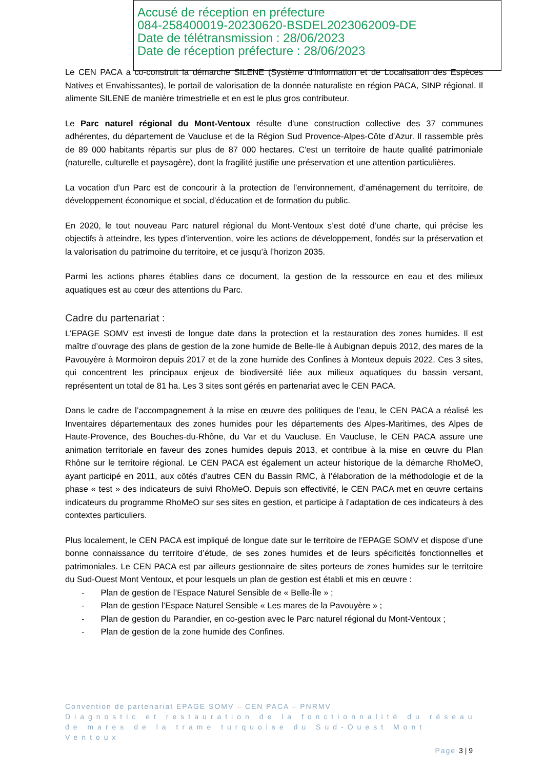Accusé de réception en préfecture
084-258400019-20230620-BSDEL2023062009-DE
Date de télétransmission : 28/06/2023
Date de réception préfecture : 28/06/2023
Le CEN PACA a co-construit la démarche SILENE (Système d'Information et de Localisation des Espèces Natives et Envahissantes), le portail de valorisation de la donnée naturaliste en région PACA, SINP régional. Il alimente SILENE de manière trimestrielle et en est le plus gros contributeur.
Le Parc naturel régional du Mont-Ventoux résulte d'une construction collective des 37 communes adhérentes, du département de Vaucluse et de la Région Sud Provence-Alpes-Côte d’Azur. Il rassemble près de 89 000 habitants répartis sur plus de 87 000 hectares. C'est un territoire de haute qualité patrimoniale (naturelle, culturelle et paysagère), dont la fragilité justifie une préservation et une attention particulières.
La vocation d’un Parc est de concourir à la protection de l’environnement, d’aménagement du territoire, de développement économique et social, d’éducation et de formation du public.
En 2020, le tout nouveau Parc naturel régional du Mont-Ventoux s’est doté d’une charte, qui précise les objectifs à atteindre, les types d’intervention, voire les actions de développement, fondés sur la préservation et la valorisation du patrimoine du territoire, et ce jusqu’à l’horizon 2035.
Parmi les actions phares établies dans ce document, la gestion de la ressource en eau et des milieux aquatiques est au cœur des attentions du Parc.
Cadre du partenariat :
L’EPAGE SOMV est investi de longue date dans la protection et la restauration des zones humides. Il est maître d’ouvrage des plans de gestion de la zone humide de Belle-Ile à Aubignan depuis 2012, des mares de la Pavouyère à Mormoiron depuis 2017 et de la zone humide des Confines à Monteux depuis 2022. Ces 3 sites, qui concentrent les principaux enjeux de biodiversité liée aux milieux aquatiques du bassin versant, représentent un total de 81 ha. Les 3 sites sont gérés en partenariat avec le CEN PACA.
Dans le cadre de l’accompagnement à la mise en œuvre des politiques de l’eau, le CEN PACA a réalisé les Inventaires départementaux des zones humides pour les départements des Alpes-Maritimes, des Alpes de Haute-Provence, des Bouches-du-Rhône, du Var et du Vaucluse. En Vaucluse, le CEN PACA assure une animation territoriale en faveur des zones humides depuis 2013, et contribue à la mise en œuvre du Plan Rhône sur le territoire régional. Le CEN PACA est également un acteur historique de la démarche RhoMeO, ayant participé en 2011, aux côtés d’autres CEN du Bassin RMC, à l’élaboration de la méthodologie et de la phase « test » des indicateurs de suivi RhoMeO. Depuis son effectivité, le CEN PACA met en œuvre certains indicateurs du programme RhoMeO sur ses sites en gestion, et participe à l’adaptation de ces indicateurs à des contextes particuliers.
Plus localement, le CEN PACA est impliqué de longue date sur le territoire de l’EPAGE SOMV et dispose d’une bonne connaissance du territoire d’étude, de ses zones humides et de leurs spécificités fonctionnelles et patrimoniales. Le CEN PACA est par ailleurs gestionnaire de sites porteurs de zones humides sur le territoire du Sud-Ouest Mont Ventoux, et pour lesquels un plan de gestion est établi et mis en œuvre :
- Plan de gestion de l’Espace Naturel Sensible de « Belle-Île » ;
- Plan de gestion l’Espace Naturel Sensible « Les mares de la Pavouyère » ;
- Plan de gestion du Parandier, en co-gestion avec le Parc naturel régional du Mont-Ventoux ;
- Plan de gestion de la zone humide des Confines.
Convention de partenariat EPAGE SOMV – CEN PACA – PNRMV
Diagnostic et restauration de la fonctionnalité du réseau de mares de la trame turquoise du Sud-Ouest Mont Ventoux
Page 3 | 9